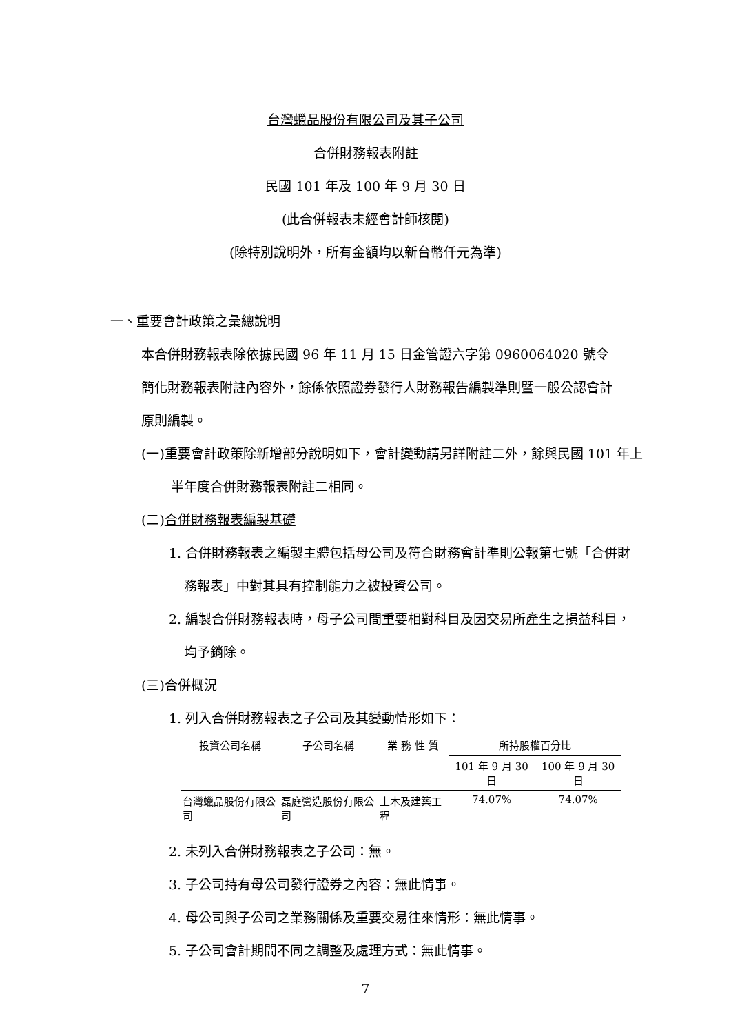台灣蠟品股份有限公司及其子公司
合併財務報表附註
民國 101 年及 100 年 9 月 30 日
(此合併報表未經會計師核閱)
(除特別說明外，所有金額均以新台幣仟元為準)
一、重要會計政策之彙總說明
本合併財務報表除依據民國 96 年 11 月 15 日金管證六字第 0960064020 號令簡化財務報表附註內容外，餘係依照證券發行人財務報告編製準則暨一般公認會計原則編製。
(一)重要會計政策除新增部分說明如下，會計變動請另詳附註二外，餘與民國 101 年上半年度合併財務報表附註二相同。
(二)合併財務報表編製基礎
1. 合併財務報表之編製主體包括母公司及符合財務會計準則公報第七號「合併財務報表」中對其具有控制能力之被投資公司。
2. 編製合併財務報表時，母子公司間重要相對科目及因交易所產生之損益科目，均予銷除。
(三)合併概況
1. 列入合併財務報表之子公司及其變動情形如下：
| 投資公司名稱 | 子公司名稱 | 業 務 性 質 | 所持股權百分比 | |
| --- | --- | --- | --- | --- |
| | | | 101 年 9 月 30 日 | 100 年 9 月 30 日 |
| 台灣蠟品股份有限公司 | 磊庭營造股份有限公司 | 土木及建築工程 | 74.07% | 74.07% |
2. 未列入合併財務報表之子公司：無。
3. 子公司持有母公司發行證券之內容：無此情事。
4. 母公司與子公司之業務關係及重要交易往來情形：無此情事。
5. 子公司會計期間不同之調整及處理方式：無此情事。
7